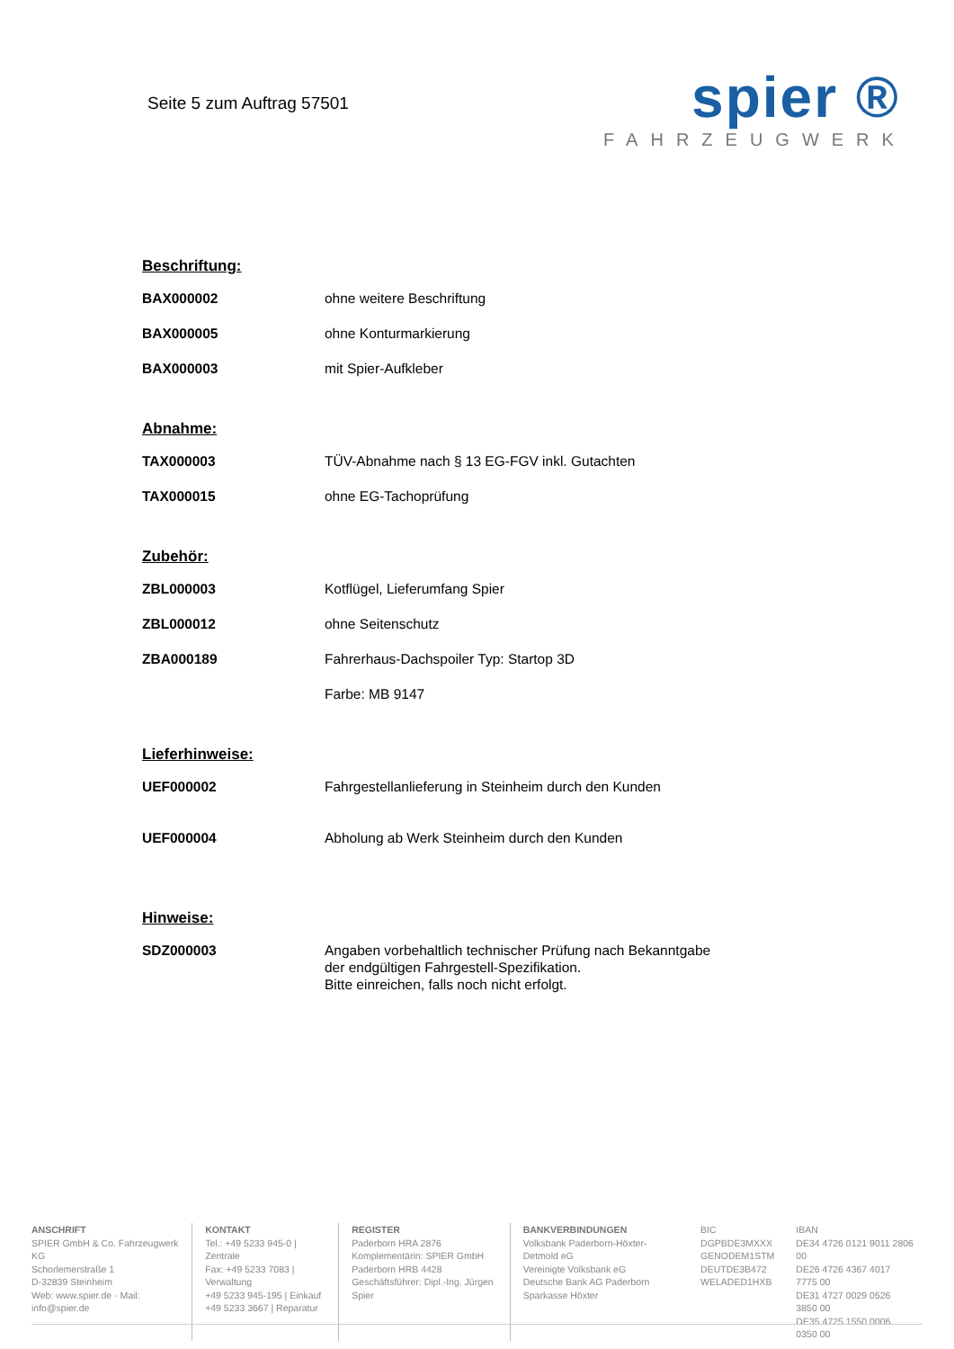Seite 5 zum Auftrag 57501
spier ®
FAHRZEUGWERK
Beschriftung:
| BAX000002 | ohne weitere Beschriftung |
| BAX000005 | ohne Konturmarkierung |
| BAX000003 | mit Spier-Aufkleber |
Abnahme:
| TAX000003 | TÜV-Abnahme nach § 13 EG-FGV inkl. Gutachten |
| TAX000015 | ohne EG-Tachoprüfung |
Zubehör:
| ZBL000003 | Kotflügel, Lieferumfang Spier |
| ZBL000012 | ohne Seitenschutz |
| ZBA000189 | Fahrerhaus-Dachspoiler Typ: Startop 3D |
| | Farbe: MB 9147 |
Lieferhinweise:
| UEF000002 | Fahrgestellanlieferung in Steinheim durch den Kunden |
| UEF000004 | Abholung ab Werk Steinheim durch den Kunden |
Hinweise:
| SDZ000003 | Angaben vorbehaltlich technischer Prüfung nach Bekanntgabe der endgültigen Fahrgestell-Spezifikation. Bitte einreichen, falls noch nicht erfolgt. |
ANSCHRIFT
SPIER GmbH & Co. Fahrzeugwerk KG
Schorlemerstraße 1
D-32839 Steinheim
Web: www.spier.de · Mail: info@spier.de
KONTAKT
Tel.: +49 5233 945-0 | Zentrale
Fax: +49 5233 7083 | Verwaltung
+49 5233 945-195 | Einkauf
+49 5233 3667 | Reparatur
REGISTER
Paderborn HRA 2876
Komplementärin: SPIER GmbH
Paderborn HRB 4428
Geschäftsführer: Dipl.-Ing. Jürgen Spier
BANKVERBINDUNGEN
Volksbank Paderborn-Höxter-Detmold eG
Vereinigte Volksbank eG
Deutsche Bank AG Paderborn
Sparkasse Höxter
BIC
DGPBDE3MXXX
GENODEM1STM
DEUTDE3B472
WELADED1HXB
IBAN
DE34 4726 0121 9011 2806 00
DE26 4726 4367 4017 7775 00
DE31 4727 0029 0526 3850 00
DE35 4725 1550 0006 0350 00